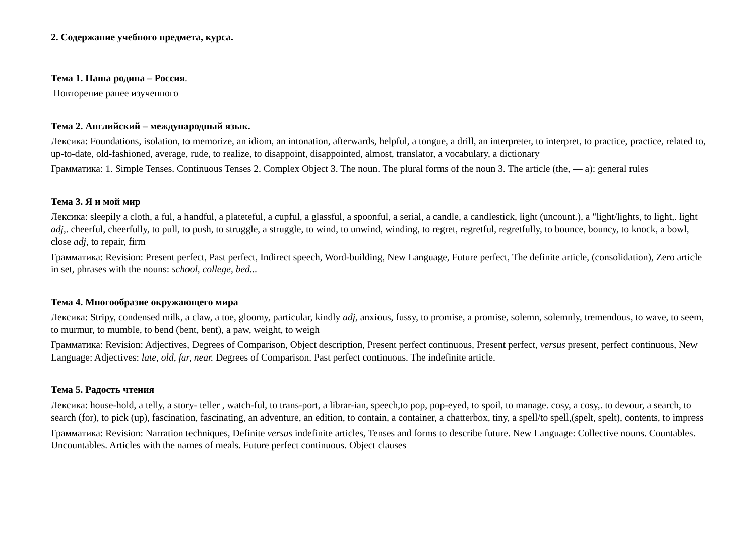2. Содержание учебного предмета, курса.
Тема 1. Наша родина – Россия.
Повторение ранее изученного
Тема 2. Английский – международный язык.
Лексика: Foundations, isolation, to memorize, an idiom, an intonation, afterwards, helpful, a tongue, a drill, an interpreter, to interpret, to practice, practice, related to, up-to-date, old-fashioned, average, rude, to realize, to disappoint, disappointed, almost, translator, a vocabulary, a dictionary
Грамматика: 1. Simple Tenses. Continuous Tenses 2. Complex Object 3. The noun. The plural forms of the noun 3. The article (the, — a): general rules
Тема 3. Я и мой мир
Лексика: sleepily a cloth, a ful, a handful, a plateteful, a cupful, a glassful, a spoonful, a serial, a candle, a candlestick, light (uncount.), a "light/lights, to light,. light adj,. cheerful, cheerfully, to pull, to push, to struggle, a struggle, to wind, to unwind, winding, to regret, regretful, regretfully, to bounce, bouncy, to knock, a bowl, close adj, to repair, firm
Грамматика: Revision: Present perfect, Past perfect, Indirect speech, Word-building, New Language, Future perfect, The definite article, (consolidation), Zero article in set, phrases with the nouns: school, college, bed...
Тема 4. Многообразие окружающего мира
Лексика: Stripy, condensed milk, a claw, a toe, gloomy, particular, kindly adj, anxious, fussy, to promise, a promise, solemn, solemnly, tremendous, to wave, to seem, to murmur, to mumble, to bend (bent, bent), a paw, weight, to weigh
Грамматика: Revision: Adjectives, Degrees of Comparison, Object description, Present perfect continuous, Present perfect, versus present, perfect continuous, New Language: Adjectives: late, old, far, near. Degrees of Comparison. Past perfect continuous. The indefinite article.
Тема 5. Радость чтения
Лексика: house-hold, a telly, a story- teller , watch-ful, to trans-port, a librar-ian, speech,to pop, pop-eyed, to spoil, to manage. cosy, a cosy,. to devour, a search, to search (for), to pick (up), fascination, fascinating, an adventure, an edition, to contain, a container, a chatterbox, tiny, a spell/to spell,(spelt, spelt), contents, to impress
Грамматика: Revision: Narration techniques, Definite versus indefinite articles, Tenses and forms to describe future. New Language: Collective nouns. Countables. Uncountables. Articles with the names of meals. Future perfect continuous. Object clauses